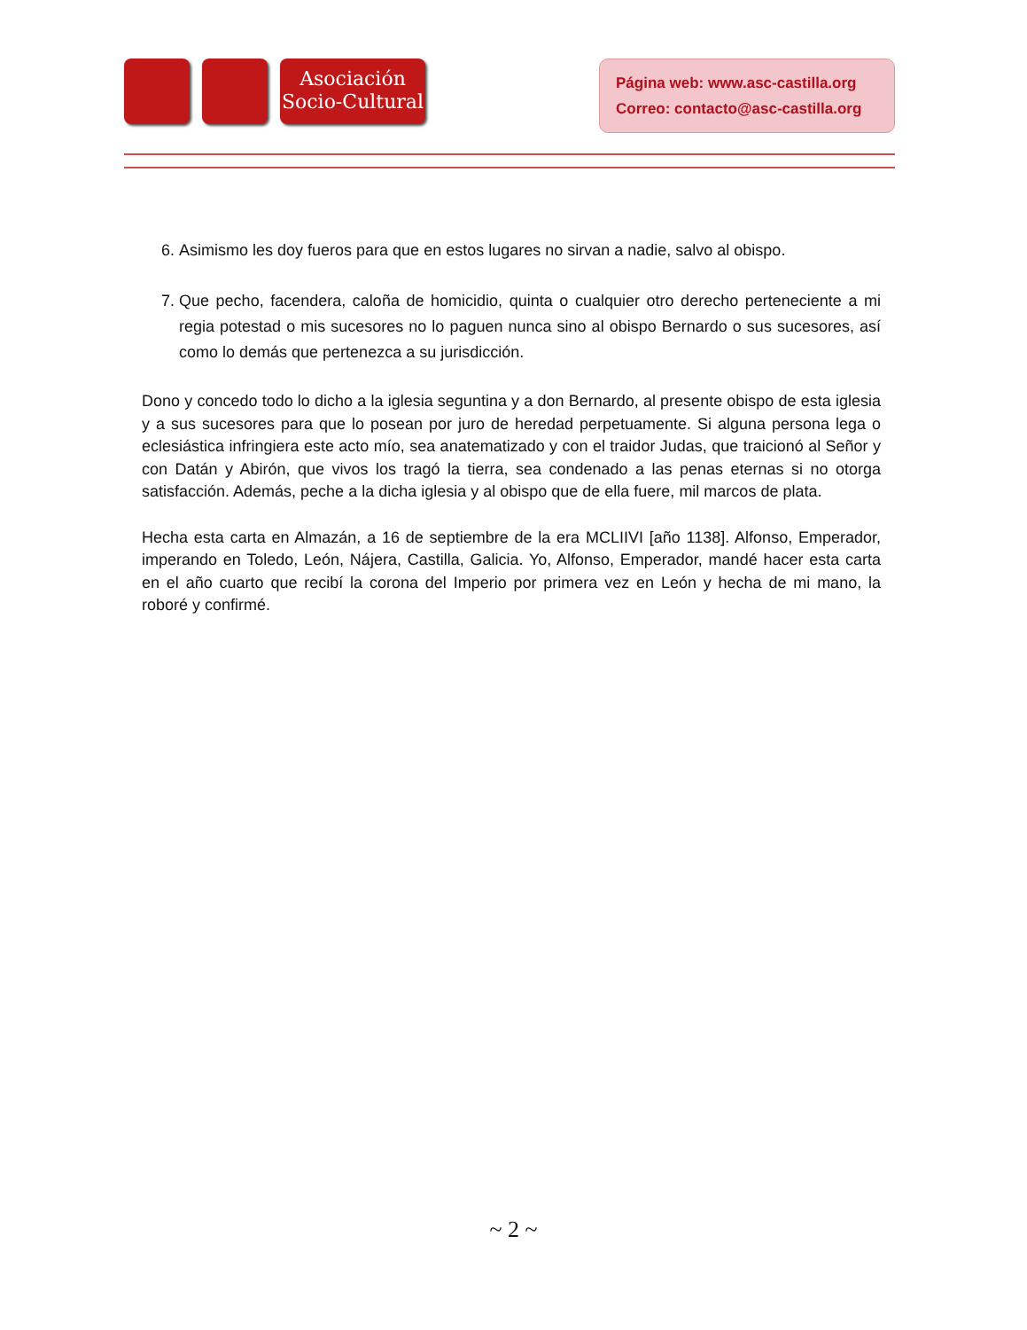Asociación
Socio-Cultural
Página web: www.asc-castilla.org
Correo: contacto@asc-castilla.org
6. Asimismo les doy fueros para que en estos lugares no sirvan a nadie, salvo al obispo.
7. Que pecho, facendera, caloña de homicidio, quinta o cualquier otro derecho perteneciente a mi regia potestad o mis sucesores no lo paguen nunca sino al obispo Bernardo o sus sucesores, así como lo demás que pertenezca a su jurisdicción.
Dono y concedo todo lo dicho a la iglesia seguntina y a don Bernardo, al presente obispo de esta iglesia y a sus sucesores para que lo posean por juro de heredad perpetuamente. Si alguna persona lega o eclesiástica infringiera este acto mío, sea anatematizado y con el traidor Judas, que traicionó al Señor y con Datán y Abirón, que vivos los tragó la tierra, sea condenado a las penas eternas si no otorga satisfacción. Además, peche a la dicha iglesia y al obispo que de ella fuere, mil marcos de plata.
Hecha esta carta en Almazán, a 16 de septiembre de la era MCLIIVI [año 1138]. Alfonso, Emperador, imperando en Toledo, León, Nájera, Castilla, Galicia. Yo, Alfonso, Emperador, mandé hacer esta carta en el año cuarto que recibí la corona del Imperio por primera vez en León y hecha de mi mano, la roboré y confirmé.
~ 2 ~